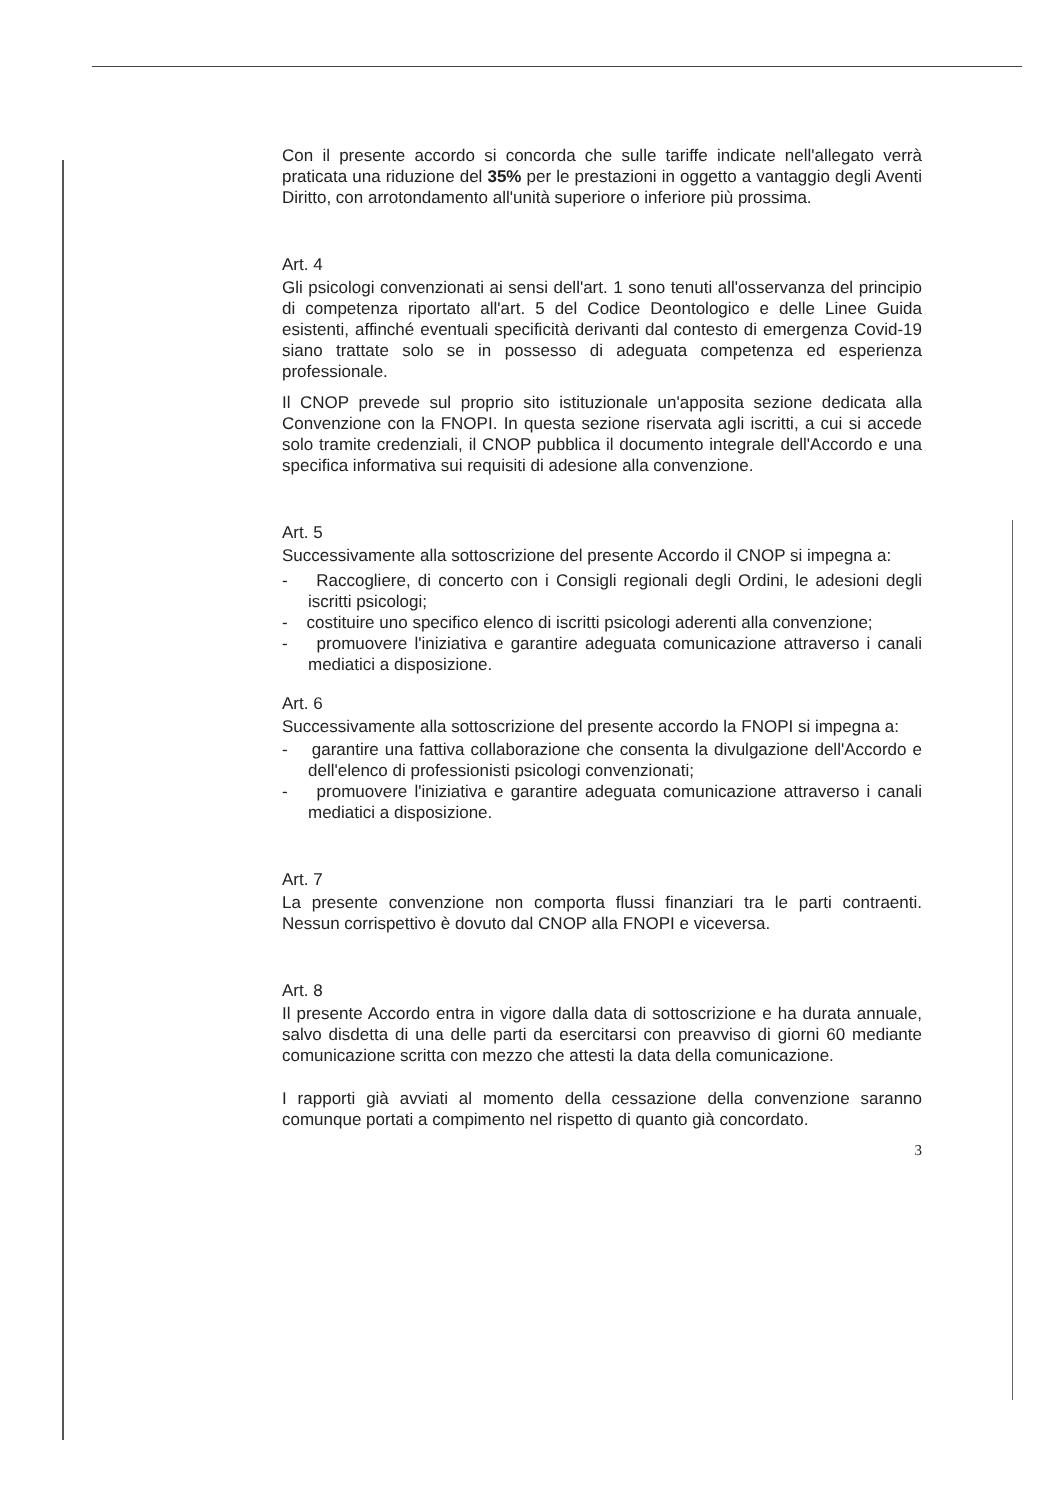Con il presente accordo si concorda che sulle tariffe indicate nell'allegato verrà praticata una riduzione del 35% per le prestazioni in oggetto a vantaggio degli Aventi Diritto, con arrotondamento all'unità superiore o inferiore più prossima.
Art. 4
Gli psicologi convenzionati ai sensi dell'art. 1 sono tenuti all'osservanza del principio di competenza riportato all'art. 5 del Codice Deontologico e delle Linee Guida esistenti, affinché eventuali specificità derivanti dal contesto di emergenza Covid-19 siano trattate solo se in possesso di adeguata competenza ed esperienza professionale.
Il CNOP prevede sul proprio sito istituzionale un'apposita sezione dedicata alla Convenzione con la FNOPI. In questa sezione riservata agli iscritti, a cui si accede solo tramite credenziali, il CNOP pubblica il documento integrale dell'Accordo e una specifica informativa sui requisiti di adesione alla convenzione.
Art. 5
Successivamente alla sottoscrizione del presente Accordo il CNOP si impegna a:
- Raccogliere, di concerto con i Consigli regionali degli Ordini, le adesioni degli iscritti psicologi;
- costituire uno specifico elenco di iscritti psicologi aderenti alla convenzione;
- promuovere l'iniziativa e garantire adeguata comunicazione attraverso i canali mediatici a disposizione.
Art. 6
Successivamente alla sottoscrizione del presente accordo la FNOPI si impegna a:
- garantire una fattiva collaborazione che consenta la divulgazione dell'Accordo e dell'elenco di professionisti psicologi convenzionati;
- promuovere l'iniziativa e garantire adeguata comunicazione attraverso i canali mediatici a disposizione.
Art. 7
La presente convenzione non comporta flussi finanziari tra le parti contraenti. Nessun corrispettivo è dovuto dal CNOP alla FNOPI e viceversa.
Art. 8
Il presente Accordo entra in vigore dalla data di sottoscrizione e ha durata annuale, salvo disdetta di una delle parti da esercitarsi con preavviso di giorni 60 mediante comunicazione scritta con mezzo che attesti la data della comunicazione.
I rapporti già avviati al momento della cessazione della convenzione saranno comunque portati a compimento nel rispetto di quanto già concordato.
3